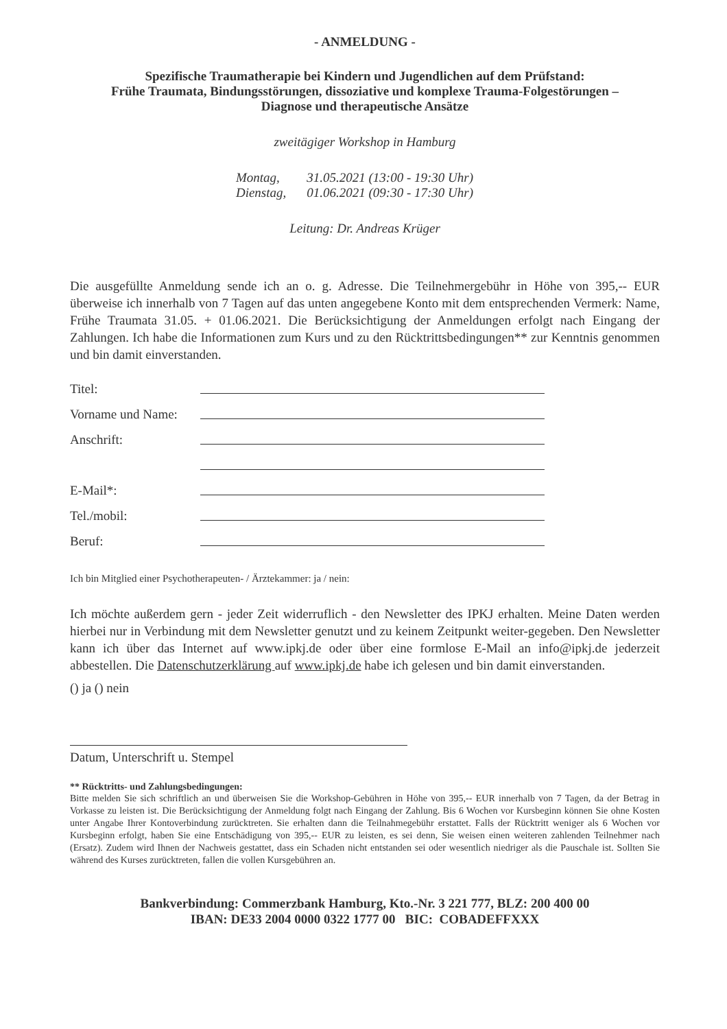- ANMELDUNG -
Spezifische Traumatherapie bei Kindern und Jugendlichen auf dem Prüfstand:
Frühe Traumata, Bindungsstörungen, dissoziative und komplexe Trauma-Folgestörungen –
Diagnose und therapeutische Ansätze
zweitägiger Workshop in Hamburg
| Montag, | 31.05.2021 (13:00 - 19:30 Uhr) |
| Dienstag, | 01.06.2021 (09:30 - 17:30 Uhr) |
Leitung: Dr. Andreas Krüger
Die ausgefüllte Anmeldung sende ich an o. g. Adresse. Die Teilnehmergebühr in Höhe von 395,-- EUR überweise ich innerhalb von 7 Tagen auf das unten angegebene Konto mit dem entsprechenden Vermerk: Name, Frühe Traumata 31.05. + 01.06.2021. Die Berücksichtigung der Anmeldungen erfolgt nach Eingang der Zahlungen. Ich habe die Informationen zum Kurs und zu den Rücktrittsbedingungen** zur Kenntnis genommen und bin damit einverstanden.
Titel:
Vorname und Name:
Anschrift:
E-Mail*:
Tel./mobil:
Beruf:
Ich bin Mitglied einer Psychotherapeuten- / Ärztekammer: ja / nein:
Ich möchte außerdem gern - jeder Zeit widerruflich - den Newsletter des IPKJ erhalten. Meine Daten werden hierbei nur in Verbindung mit dem Newsletter genutzt und zu keinem Zeitpunkt weiter-gegeben. Den Newsletter kann ich über das Internet auf www.ipkj.de oder über eine formlose E-Mail an info@ipkj.de jederzeit abbestellen. Die Datenschutzerklärung auf www.ipkj.de habe ich gelesen und bin damit einverstanden.
() ja () nein
Datum, Unterschrift u. Stempel
** Rücktritts- und Zahlungsbedingungen:
Bitte melden Sie sich schriftlich an und überweisen Sie die Workshop-Gebühren in Höhe von 395,-- EUR innerhalb von 7 Tagen, da der Betrag in Vorkasse zu leisten ist. Die Berücksichtigung der Anmeldung folgt nach Eingang der Zahlung. Bis 6 Wochen vor Kursbeginn können Sie ohne Kosten unter Angabe Ihrer Kontoverbindung zurücktreten. Sie erhalten dann die Teilnahmegebühr erstattet. Falls der Rücktritt weniger als 6 Wochen vor Kursbeginn erfolgt, haben Sie eine Entschädigung von 395,-- EUR zu leisten, es sei denn, Sie weisen einen weiteren zahlenden Teilnehmer nach (Ersatz). Zudem wird Ihnen der Nachweis gestattet, dass ein Schaden nicht entstanden sei oder wesentlich niedriger als die Pauschale ist. Sollten Sie während des Kurses zurücktreten, fallen die vollen Kursgebühren an.
Bankverbindung: Commerzbank Hamburg, Kto.-Nr. 3 221 777, BLZ: 200 400 00
IBAN: DE33 2004 0000 0322 1777 00 BIC: COBADEFFXXX